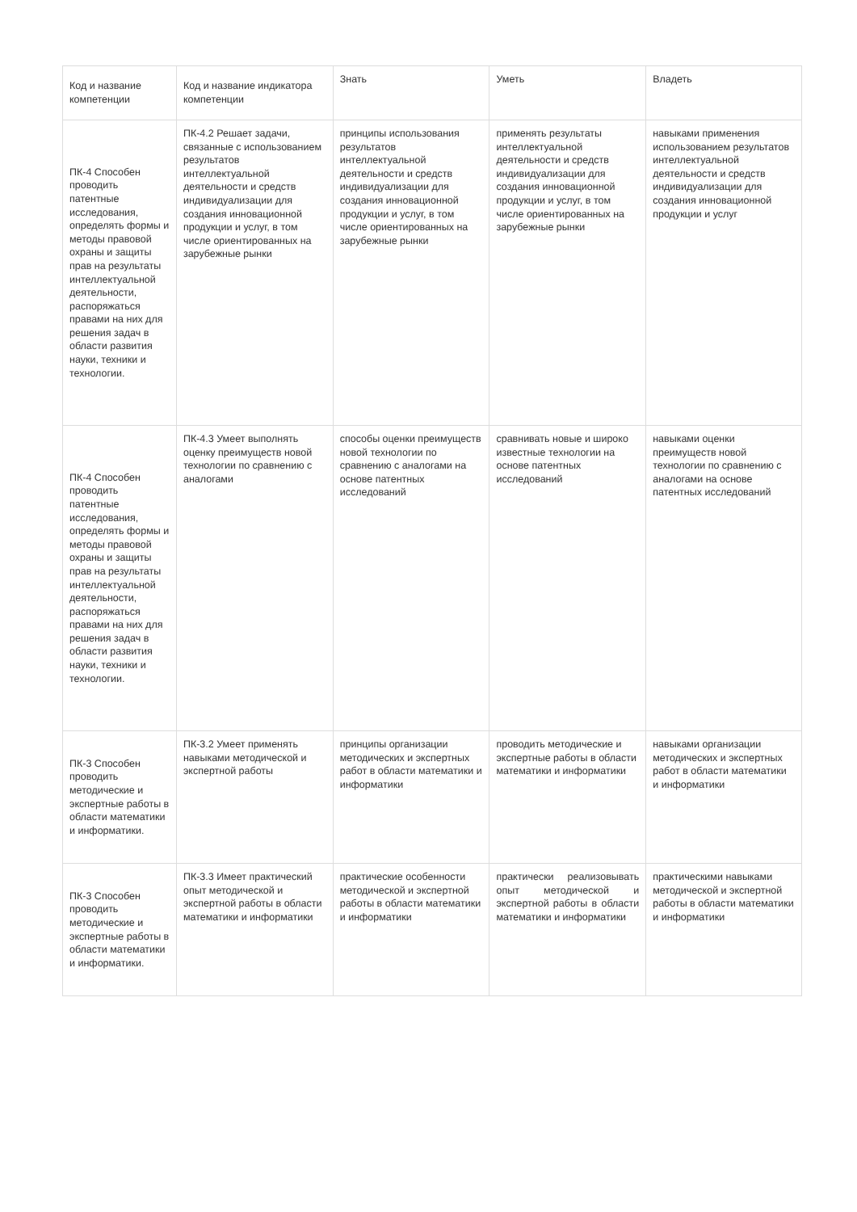| Код и название компетенции | Код и название индикатора компетенции | Знать | Уметь | Владеть |
| --- | --- | --- | --- | --- |
| ПК-4 Способен проводить патентные исследования, определять формы и методы правовой охраны и защиты прав на результаты интеллектуальной деятельности, распоряжаться правами на них для решения задач в области развития науки, техники и технологии. | ПК-4.2 Решает задачи, связанные с использованием результатов интеллектуальной деятельности и средств индивидуализации для создания инновационной продукции и услуг, в том числе ориентированных на зарубежные рынки | принципы использования результатов интеллектуальной деятельности и средств индивидуализации для создания инновационной продукции и услуг, в том числе ориентированных на зарубежные рынки | применять результаты интеллектуальной деятельности и средств индивидуализации для создания инновационной продукции и услуг, в том числе ориентированных на зарубежные рынки | навыками применения использованием результатов интеллектуальной деятельности и средств индивидуализации для создания инновационной продукции и услуг |
| ПК-4 Способен проводить патентные исследования, определять формы и методы правовой охраны и защиты прав на результаты интеллектуальной деятельности, распоряжаться правами на них для решения задач в области развития науки, техники и технологии. | ПК-4.3 Умеет выполнять оценку преимуществ новой технологии по сравнению с аналогами | способы оценки преимуществ новой технологии по сравнению с аналогами на основе патентных исследований | сравнивать новые и широко известные технологии на основе патентных исследований | навыками оценки преимуществ новой технологии по сравнению с аналогами на основе патентных исследований |
| ПК-3 Способен проводить методические и экспертные работы в области математики и информатики. | ПК-3.2 Умеет применять навыками методической и экспертной работы | принципы организации методических и экспертных работ в области математики и информатики | проводить методические и экспертные работы в области математики и информатики | навыками организации методических и экспертных работ в области математики и информатики |
| ПК-3 Способен проводить методические и экспертные работы в области математики и информатики. | ПК-3.3 Имеет практический опыт методической и экспертной работы в области математики и информатики | практические особенности методической и экспертной работы в области математики и информатики | практически реализовывать опыт методической и экспертной работы в области математики и информатики | практическими навыками методической и экспертной работы в области математики и информатики |